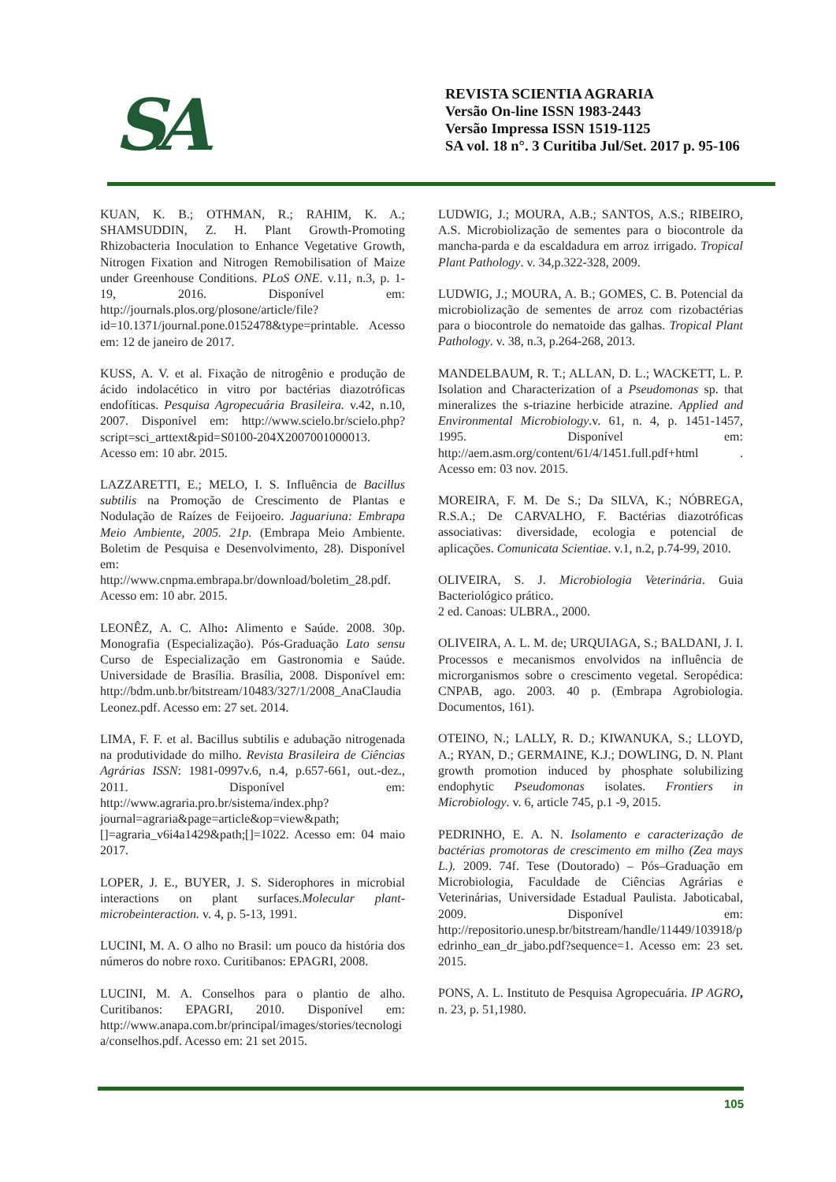SA
REVISTA SCIENTIA AGRARIA
Versão On-line ISSN 1983-2443
Versão Impressa ISSN 1519-1125
SA vol. 18 n°. 3 Curitiba Jul/Set. 2017 p. 95-106
KUAN, K. B.; OTHMAN, R.; RAHIM, K. A.; SHAMSUDDIN, Z. H. Plant Growth-Promoting Rhizobacteria Inoculation to Enhance Vegetative Growth, Nitrogen Fixation and Nitrogen Remobilisation of Maize under Greenhouse Conditions. PLoS ONE. v.11, n.3, p. 1-19, 2016. Disponível em: http://journals.plos.org/plosone/article/file?id=10.1371/journal.pone.0152478&type=printable. Acesso em: 12 de janeiro de 2017.
KUSS, A. V. et al. Fixação de nitrogênio e produção de ácido indolacético in vitro por bactérias diazotróficas endofíticas. Pesquisa Agropecuária Brasileira. v.42, n.10, 2007. Disponível em: http://www.scielo.br/scielo.php?script=sci_arttext&pid=S0100-204X2007001000013. Acesso em: 10 abr. 2015.
LAZZARETTI, E.; MELO, I. S. Influência de Bacillus subtilis na Promoção de Crescimento de Plantas e Nodulação de Raízes de Feijoeiro. Jaguariuna: Embrapa Meio Ambiente, 2005. 21p. (Embrapa Meio Ambiente. Boletim de Pesquisa e Desenvolvimento, 28). Disponível em: http://www.cnpma.embrapa.br/download/boletim_28.pdf. Acesso em: 10 abr. 2015.
LEONÊZ, A. C. Alho: Alimento e Saúde. 2008. 30p. Monografia (Especialização). Pós-Graduação Lato sensu Curso de Especialização em Gastronomia e Saúde. Universidade de Brasília. Brasília, 2008. Disponível em: http://bdm.unb.br/bitstream/10483/327/1/2008_AnaClaudiaLeonez.pdf. Acesso em: 27 set. 2014.
LIMA, F. F. et al. Bacillus subtilis e adubação nitrogenada na produtividade do milho. Revista Brasileira de Ciências Agrárias ISSN: 1981-0997v.6, n.4, p.657-661, out.-dez., 2011. Disponível em: http://www.agraria.pro.br/sistema/index.php?journal=agraria&page=article&op=view&path;[]=agraria_v6i4a1429&path;[]=1022. Acesso em: 04 maio 2017.
LOPER, J. E., BUYER, J. S. Siderophores in microbial interactions on plant surfaces.Molecular plant-microbeinteraction. v. 4, p. 5-13, 1991.
LUCINI, M. A. O alho no Brasil: um pouco da história dos números do nobre roxo. Curitibanos: EPAGRI, 2008.
LUCINI, M. A. Conselhos para o plantio de alho. Curitibanos: EPAGRI, 2010. Disponível em: http://www.anapa.com.br/principal/images/stories/tecnologia/conselhos.pdf. Acesso em: 21 set 2015.
LUDWIG, J.; MOURA, A.B.; SANTOS, A.S.; RIBEIRO, A.S. Microbiolização de sementes para o biocontrole da mancha-parda e da escaldadura em arroz irrigado. Tropical Plant Pathology. v. 34,p.322-328, 2009.
LUDWIG, J.; MOURA, A. B.; GOMES, C. B. Potencial da microbiolização de sementes de arroz com rizobactérias para o biocontrole do nematoide das galhas. Tropical Plant Pathology. v. 38, n.3, p.264-268, 2013.
MANDELBAUM, R. T.; ALLAN, D. L.; WACKETT, L. P. Isolation and Characterization of a Pseudomonas sp. that mineralizes the s-triazine herbicide atrazine. Applied and Environmental Microbiology.v. 61, n. 4, p. 1451-1457, 1995. Disponível em: http://aem.asm.org/content/61/4/1451.full.pdf+html . Acesso em: 03 nov. 2015.
MOREIRA, F. M. De S.; Da SILVA, K.; NÓBREGA, R.S.A.; De CARVALHO, F. Bactérias diazotróficas associativas: diversidade, ecologia e potencial de aplicações. Comunicata Scientiae. v.1, n.2, p.74-99, 2010.
OLIVEIRA, S. J. Microbiologia Veterinária. Guia Bacteriológico prático.
2 ed. Canoas: ULBRA., 2000.
OLIVEIRA, A. L. M. de; URQUIAGA, S.; BALDANI, J. I. Processos e mecanismos envolvidos na influência de microrganismos sobre o crescimento vegetal. Seropédica: CNPAB, ago. 2003. 40 p. (Embrapa Agrobiologia. Documentos, 161).
OTEINO, N.; LALLY, R. D.; KIWANUKA, S.; LLOYD, A.; RYAN, D.; GERMAINE, K.J.; DOWLING, D. N. Plant growth promotion induced by phosphate solubilizing endophytic Pseudomonas isolates. Frontiers in Microbiology. v. 6, article 745, p.1 -9, 2015.
PEDRINHO, E. A. N. Isolamento e caracterização de bactérias promotoras de crescimento em milho (Zea mays L.). 2009. 74f. Tese (Doutorado) – Pós–Graduação em Microbiologia, Faculdade de Ciências Agrárias e Veterinárias, Universidade Estadual Paulista. Jaboticabal, 2009. Disponível em: http://repositorio.unesp.br/bitstream/handle/11449/103918/pedrinho_ean_dr_jabo.pdf?sequence=1. Acesso em: 23 set. 2015.
PONS, A. L. Instituto de Pesquisa Agropecuária. IP AGRO, n. 23, p. 51,1980.
105